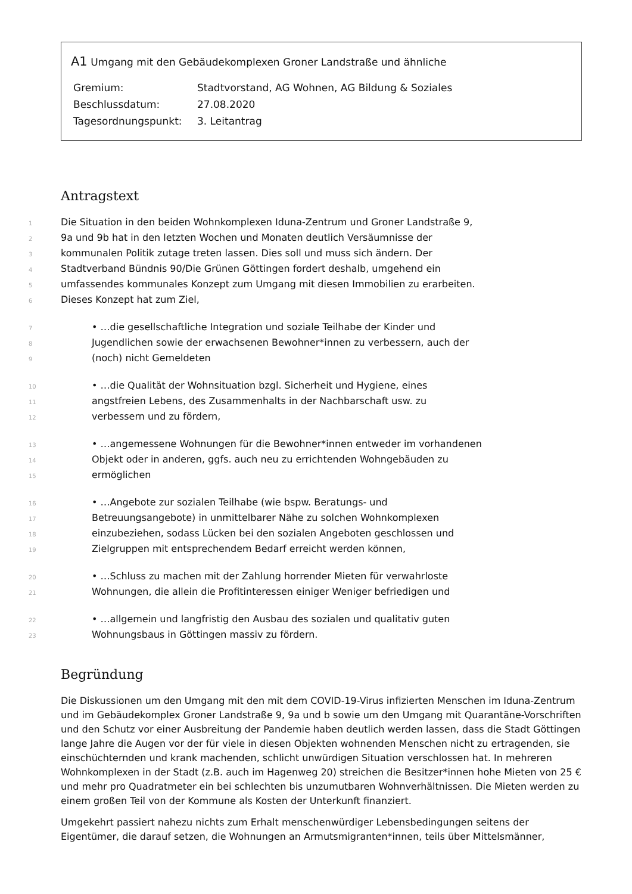A1 Umgang mit den Gebäudekomplexen Groner Landstraße und ähnliche
| Gremium: | Stadtvorstand, AG Wohnen, AG Bildung & Soziales |
| Beschlussdatum: | 27.08.2020 |
| Tagesordnungspunkt: | 3. Leitantrag |
Antragstext
1 Die Situation in den beiden Wohnkomplexen Iduna-Zentrum und Groner Landstraße 9,
2 9a und 9b hat in den letzten Wochen und Monaten deutlich Versäumnisse der
3 kommunalen Politik zutage treten lassen. Dies soll und muss sich ändern. Der
4 Stadtverband Bündnis 90/Die Grünen Göttingen fordert deshalb, umgehend ein
5 umfassendes kommunales Konzept zum Umgang mit diesen Immobilien zu erarbeiten.
6 Dieses Konzept hat zum Ziel,
7 • …die gesellschaftliche Integration und soziale Teilhabe der Kinder und
8 Jugendlichen sowie der erwachsenen Bewohner*innen zu verbessern, auch der
9 (noch) nicht Gemeldeten
10 • …die Qualität der Wohnsituation bzgl. Sicherheit und Hygiene, eines
11 angstfreien Lebens, des Zusammenhalts in der Nachbarschaft usw. zu
12 verbessern und zu fördern,
13 • …angemessene Wohnungen für die Bewohner*innen entweder im vorhandenen
14 Objekt oder in anderen, ggfs. auch neu zu errichtenden Wohngebäuden zu
15 ermöglichen
16 • …Angebote zur sozialen Teilhabe (wie bspw. Beratungs- und
17 Betreuungsangebote) in unmittelbarer Nähe zu solchen Wohnkomplexen
18 einzubeziehen, sodass Lücken bei den sozialen Angeboten geschlossen und
19 Zielgruppen mit entsprechendem Bedarf erreicht werden können,
20 • …Schluss zu machen mit der Zahlung horrender Mieten für verwahrloste
21 Wohnungen, die allein die Profitinteressen einiger Weniger befriedigen und
22 • …allgemein und langfristig den Ausbau des sozialen und qualitativ guten
23 Wohnungsbaus in Göttingen massiv zu fördern.
Begründung
Die Diskussionen um den Umgang mit den mit dem COVID-19-Virus infizierten Menschen im Iduna-Zentrum und im Gebäudekomplex Groner Landstraße 9, 9a und b sowie um den Umgang mit Quarantäne-Vorschriften und den Schutz vor einer Ausbreitung der Pandemie haben deutlich werden lassen, dass die Stadt Göttingen lange Jahre die Augen vor der für viele in diesen Objekten wohnenden Menschen nicht zu ertragenden, sie einschüchternden und krank machenden, schlicht unwürdigen Situation verschlossen hat. In mehreren Wohnkomplexen in der Stadt (z.B. auch im Hagenweg 20) streichen die Besitzer*innen hohe Mieten von 25 € und mehr pro Quadratmeter ein bei schlechten bis unzumutbaren Wohnverhältnissen. Die Mieten werden zu einem großen Teil von der Kommune als Kosten der Unterkunft finanziert.
Umgekehrt passiert nahezu nichts zum Erhalt menschenwürdiger Lebensbedingungen seitens der Eigentümer, die darauf setzen, die Wohnungen an Armutsmigranten*innen, teils über Mittelsmänner,